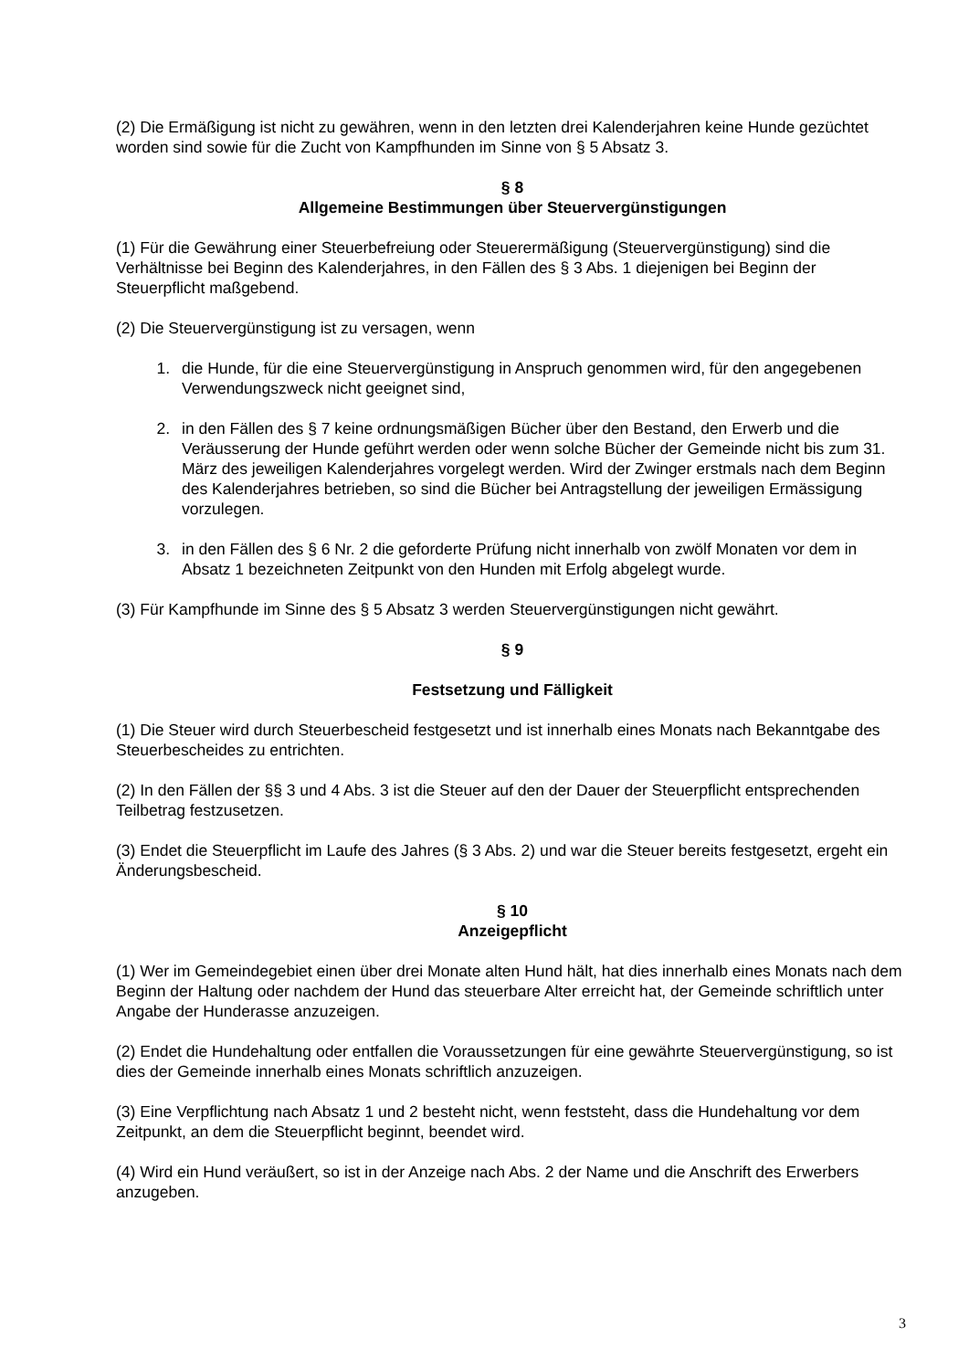(2) Die Ermäßigung ist nicht zu gewähren, wenn in den letzten drei Kalenderjahren keine Hunde gezüchtet worden sind sowie für die Zucht von Kampfhunden im Sinne von § 5 Absatz 3.
§ 8
Allgemeine Bestimmungen über Steuervergünstigungen
(1) Für die Gewährung einer Steuerbefreiung oder Steuerermäßigung (Steuervergünstigung) sind die Verhältnisse bei Beginn des Kalenderjahres, in den Fällen des § 3 Abs. 1 diejenigen bei Beginn der Steuerpflicht maßgebend.
(2) Die Steuervergünstigung ist zu versagen, wenn
1. die Hunde, für die eine Steuervergünstigung in Anspruch genommen wird, für den angegebenen Verwendungszweck nicht geeignet sind,
2. in den Fällen des § 7 keine ordnungsmäßigen Bücher über den Bestand, den Erwerb und die Veräusserung der Hunde geführt werden oder wenn solche Bücher der Gemeinde nicht bis zum 31. März des jeweiligen Kalenderjahres vorgelegt werden. Wird der Zwinger erstmals nach dem Beginn des Kalenderjahres betrieben, so sind die Bücher bei Antragstellung der jeweiligen Ermässigung vorzulegen.
3. in den Fällen des § 6 Nr. 2 die geforderte Prüfung nicht innerhalb von zwölf Monaten vor dem in Absatz 1 bezeichneten Zeitpunkt von den Hunden mit Erfolg abgelegt wurde.
(3) Für Kampfhunde im Sinne des § 5 Absatz 3 werden Steuervergünstigungen nicht gewährt.
§ 9
Festsetzung und Fälligkeit
(1) Die Steuer wird durch Steuerbescheid festgesetzt und ist innerhalb eines Monats nach Bekanntgabe des Steuerbescheides zu entrichten.
(2) In den Fällen der §§ 3 und 4 Abs. 3 ist die Steuer auf den der Dauer der Steuerpflicht entsprechenden Teilbetrag festzusetzen.
(3) Endet die Steuerpflicht im Laufe des Jahres (§ 3 Abs. 2) und war die Steuer bereits festgesetzt, ergeht ein Änderungsbescheid.
§ 10
Anzeigepflicht
(1) Wer im Gemeindegebiet einen über drei Monate alten Hund hält, hat dies innerhalb eines Monats nach dem Beginn der Haltung oder nachdem der Hund das steuerbare Alter erreicht hat, der Gemeinde schriftlich unter Angabe der Hunderasse anzuzeigen.
(2) Endet die Hundehaltung oder entfallen die Voraussetzungen für eine gewährte Steuervergünstigung, so ist dies der Gemeinde innerhalb eines Monats schriftlich anzuzeigen.
(3) Eine Verpflichtung nach Absatz 1 und 2 besteht nicht, wenn feststeht, dass die Hundehaltung vor dem Zeitpunkt, an dem die Steuerpflicht beginnt, beendet wird.
(4) Wird ein Hund veräußert, so ist in der Anzeige nach Abs. 2 der Name und die Anschrift des Erwerbers anzugeben.
3